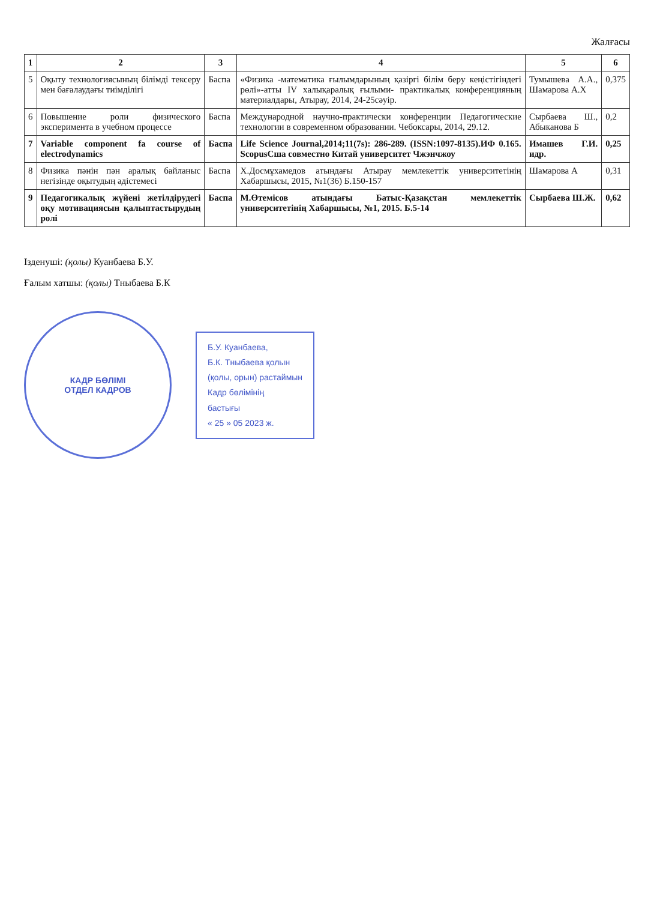Жалғасы
| 1 | 2 | 3 | 4 | 5 | 6 |
| --- | --- | --- | --- | --- | --- |
| 5 | Оқыту технологиясының білімді тексеру мен бағалаудағы тиімділігі | Баспа | «Физика -математика ғылымдарының қазіргі білім беру кеңістігіндегі рөлі»-атты IV халықаралық ғылыми- практикалық конференцияның материалдары, Атырау, 2014, 24-25сәуір. | Тумышева А.А., Шамарова А.Х | 0,375 |
| 6 | Повышение роли физического эксперимента в учебном процессе | Баспа | Международной научно-практически конференции Педагогические технологии в современном образовании. Чебоксары, 2014, 29.12. | Сырбаева Ш., Абыканова Б | 0,2 |
| 7 | Variable component fa course of electrodynamics | Баспа | Life Science Journal,2014;11(7s): 286-289. (ISSN:1097-8135).ИФ 0.165. ScopusСша совместно Китай университет Чжэнчжоу | Имашев Г.И. идр. | 0,25 |
| 8 | Физика пәнін пән аралық байланыс негізінде оқытудың әдістемесі | Баспа | Х.Досмұхамедов атындағы Атырау мемлекеттік университетінің Хабаршысы, 2015, №1(36) Б.150-157 | Шамарова А | 0,31 |
| 9 | Педагогикалық жүйені жетілдірудегі оқу мотивациясын қалыптастырудың ролі | Баспа | М.Өтемісов атындағы Батыс-Қазақстан мемлекеттік университетінің Хабаршысы, №1, 2015. Б.5-14 | Сырбаева Ш.Ж. | 0,62 |
Ізденуші: (қолы) Куанбаева Б.У.
Ғалым хатшы: (қолы) Тныбаева Б.К
КАДР БӨЛІМІ
ОТДЕЛ КАДРОВ
Б.У. Куанбаева,
Б.К. Тныбаева қолын
(қолы, орын) растаймын
Кадр бөлімінің
бастығы
« 25 » 05 2023 ж.